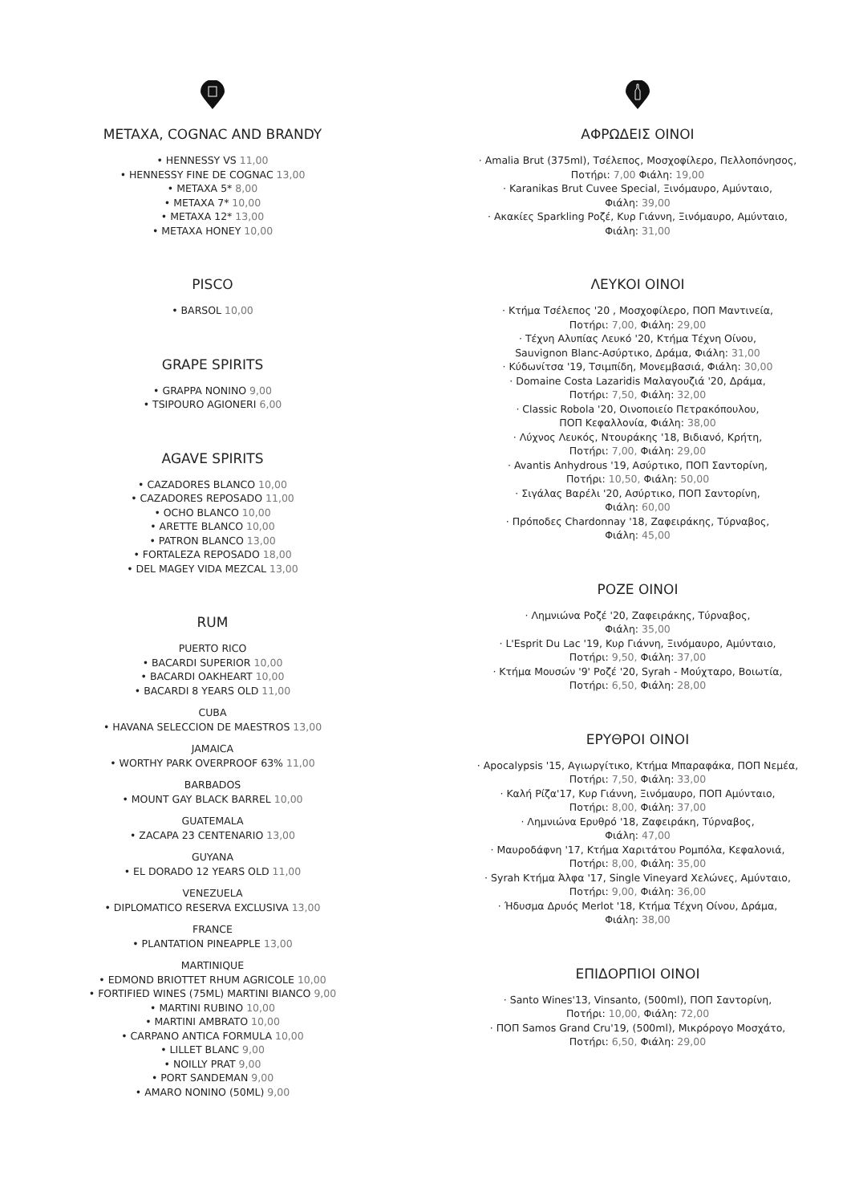METAXA, COGNAC AND BRANDY
• HENNESSY VS 11,00
• HENNESSY FINE DE COGNAC 13,00
• METAXA 5* 8,00
• METAXA 7* 10,00
• METAXA 12* 13,00
• METAXA HONEY 10,00
PISCO
• BARSOL 10,00
GRAPE SPIRITS
• GRAPPA NONINO 9,00
• TSIPOURO AGIONERI 6,00
AGAVE SPIRITS
• CAZADORES BLANCO 10,00
• CAZADORES REPOSADO 11,00
• OCHO BLANCO 10,00
• ARETTE BLANCO 10,00
• PATRON BLANCO 13,00
• FORTALEZA REPOSADO 18,00
• DEL MAGEY VIDA MEZCAL 13,00
RUM
PUERTO RICO
• BACARDI SUPERIOR 10,00
• BACARDI OAKHEART 10,00
• BACARDI 8 YEARS OLD 11,00
CUBA
• HAVANA SELECCION DE MAESTROS 13,00
JAMAICA
• WORTHY PARK OVERPROOF 63% 11,00
BARBADOS
• MOUNT GAY BLACK BARREL 10,00
GUATEMALA
• ZACAPA 23 CENTENARIO 13,00
GUYANA
• EL DORADO 12 YEARS OLD 11,00
VENEZUELA
• DIPLOMATICO RESERVA EXCLUSIVA 13,00
FRANCE
• PLANTATION PINEAPPLE 13,00
MARTINIQUE
• EDMOND BRIOTTET RHUM AGRICOLE 10,00
• FORTIFIED WINES (75ML) MARTINI BIANCO 9,00
• MARTINI RUBINO 10,00
• MARTINI AMBRATO 10,00
• CARPANO ANTICA FORMULA 10,00
• LILLET BLANC 9,00
• NOILLY PRAT 9,00
• PORT SANDEMAN 9,00
• AMARO NONINO (50ML) 9,00
ΑΦΡΩΔΕΙΣ ΟΙΝΟΙ
· Amalia Brut (375ml), Τσέλεπος, Μοσχοφίλερο, Πελλοπόνησος,
Ποτήρι: 7,00 Φιάλη: 19,00
· Karanikas Brut Cuvee Special, Ξινόμαυρο, Αμύνταιο,
Φιάλη: 39,00
· Ακακίες Sparkling Ροζέ, Κυρ Γιάννη, Ξινόμαυρο, Αμύνταιο,
Φιάλη: 31,00
ΛΕΥΚΟΙ ΟΙΝΟΙ
· Κτήμα Τσέλεπος '20 , Μοσχοφίλερο, ΠΟΠ Μαντινεία,
Ποτήρι: 7,00, Φιάλη: 29,00
· Τέχνη Αλυπίας Λευκό '20, Κτήμα Τέχνη Οίνου,
Sauvignon Blanc-Ασύρτικο, Δράμα, Φιάλη: 31,00
· Κύδωνίτσα '19, Τσιμπίδη, Μονεμβασιά, Φιάλη: 30,00
· Domaine Costa Lazaridis Μαλαγουζιά '20, Δράμα,
Ποτήρι: 7,50, Φιάλη: 32,00
· Classic Robola '20, Οινοποιείο Πετρακόπουλου,
ΠΟΠ Κεφαλλονία, Φιάλη: 38,00
· Λύχνος Λευκός, Ντουράκης '18, Βιδιανό, Κρήτη,
Ποτήρι: 7,00, Φιάλη: 29,00
· Avantis Anhydrous '19, Ασύρτικο, ΠΟΠ Σαντορίνη,
Ποτήρι: 10,50, Φιάλη: 50,00
· Σιγάλας Βαρέλι '20, Ασύρτικο, ΠΟΠ Σαντορίνη,
Φιάλη: 60,00
· Πρόποδες Chardonnay '18, Ζαφειράκης, Τύρναβος,
Φιάλη: 45,00
ΡΟΖΕ ΟΙΝΟΙ
· Λημνιώνα Ροζέ '20, Ζαφειράκης, Τύρναβος,
Φιάλη: 35,00
· L'Esprit Du Lac '19, Κυρ Γιάννη, Ξινόμαυρο, Αμύνταιο,
Ποτήρι: 9,50, Φιάλη: 37,00
· Κτήμα Μουσών '9' Ροζέ '20, Syrah - Μούχταρο, Βοιωτία,
Ποτήρι: 6,50, Φιάλη: 28,00
ΕΡΥΘΡΟΙ ΟΙΝΟΙ
· Apocalypsis '15, Αγιωργίτικο, Κτήμα Μπαραφάκα, ΠΟΠ Νεμέα,
Ποτήρι: 7,50, Φιάλη: 33,00
· Καλή Ρίζα'17, Κυρ Γιάννη, Ξινόμαυρο, ΠΟΠ Αμύνταιο,
Ποτήρι: 8,00, Φιάλη: 37,00
· Λημνιώνα Ερυθρό '18, Ζαφειράκη, Τύρναβος,
Φιάλη: 47,00
· Μαυροδάφνη '17, Κτήμα Χαριτάτου Ρομπόλα, Κεφαλονιά,
Ποτήρι: 8,00, Φιάλη: 35,00
· Syrah Κτήμα Άλφα '17, Single Vineyard Χελώνες, Αμύνταιο,
Ποτήρι: 9,00, Φιάλη: 36,00
· Ήδυσμα Δρυός Merlot '18, Κτήμα Τέχνη Οίνου, Δράμα,
Φιάλη: 38,00
ΕΠΙΔΟΡΠΙΟΙ ΟΙΝΟΙ
· Santo Wines'13, Vinsanto, (500ml), ΠΟΠ Σαντορίνη,
Ποτήρι: 10,00, Φιάλη: 72,00
· ΠΟΠ Samos Grand Cru'19, (500ml), Μικρόρογο Μοσχάτο,
Ποτήρι: 6,50, Φιάλη: 29,00